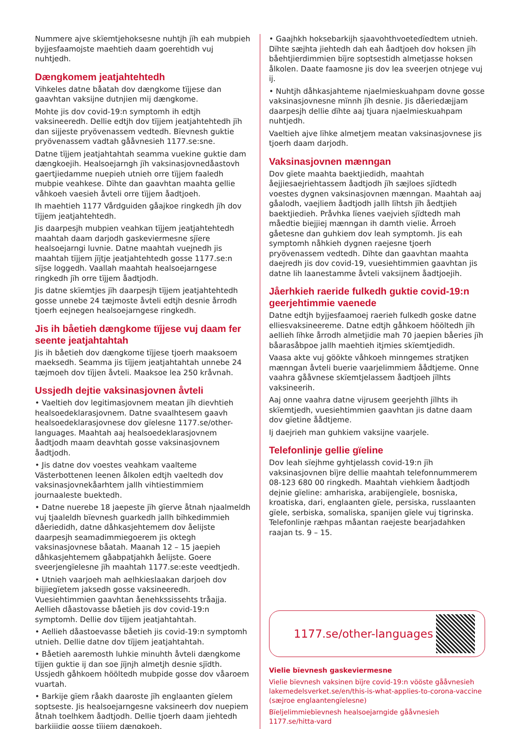Nummere ajve skïemtjehoksesne nuhtjh jïh eah mubpieh byjjesfaamojste maehtieh daam goerehtidh vuj nuhtjedh.
Dængkomem jeatjahtehtedh
Vihkeles datne båatah dov dængkome tïjjese dan gaavhtan vaksijne dutnjien mij dængkome.
Mohte jis dov covid-19:n symptomh ih edtjh vaksineeredh. Dellie edtjh dov tïjjem jeatjahtehtedh jïh dan sijjeste pryövenassem vedtedh. Bïevnesh guktie pryövenassem vadtah gååvnesieh 1177.se:sne.
Datne tïjjem jeatjahtahtah seamma vuekine guktie dam dængkoejih. Healsoejarngh jïh vaksinasjovnedåastovh gaertjiedamme nuepieh utnieh orre tïjjem faaledh mubpie veahkese. Dïhte dan gaavhtan maahta gellie våhkoeh vaesieh åvteli orre tïjjem åadtjoeh.
Ih maehtieh 1177 Vårdguiden gåajkoe ringkedh jïh dov tïjjem jeatjahtehtedh.
Jis daarpesjh mubpien veahkan tïjjem jeatjahtehtedh maahtah daam darjodh gaskeviermesne sjïere healsoejarngi luvnie. Datne maahtah vuejnedh jis maahtah tïjjem jïjtje jeatjahtehtedh gosse 1177.se:n sïjse loggedh. Vaallah maahtah healsoejarngese ringkedh jïh orre tïjjem åadtjodh.
Jis datne skïemtjes jïh daarpesjh tïjjem jeatjahtehtedh gosse unnebe 24 tæjmoste åvteli edtjh desnie årrodh tjoerh eejnegen healsoejarngese ringkedh.
Jis ih båetieh dængkome tïjjese vuj daam fer seente jeatjahtahtah
Jis ih båetieh dov dængkome tïjjese tjoerh maaksoem maeksedh. Seamma jis tïjjem jeatjahtahtah unnebe 24 tæjmoeh dov tïjjen åvteli. Maaksoe lea 250 kråvnah.
Ussjedh dejtie vaksinasjovnen åvteli
• Vaeltieh dov legitimasjovnem meatan jïh dievhtieh healsoedeklarasjovnem. Datne svaalhtesem gaavh healsoedeklarasjovnese dov gïelesne 1177.se/other-languages. Maahtah aaj healsoedeklarasjovnem åadtjodh maam deavhtah gosse vaksinasjovnem åadtjodh.
• Jis datne dov voestes veahkam vaalteme Västerbottenen leenen ålkolen edtjh vaeltedh dov vaksinasjovnekåarhtem jallh vihtiestimmiem journaaleste buektedh.
• Datne nuerebe 18 jaepeste jïh gïerve åtnah njaalmeldh vuj tjaaleldh bïevnesh guarkedh jallh bïhkedimmieh dåeriedidh, datne dåhkasjehtemem dov åelijste daarpesjh seamadimmiegoerem jis oktegh vaksinasjovnese båatah. Maanah 12 – 15 jaepieh dåhkasjehtemem gåabpatjahkh åelijste. Goere sveerjengïelesne jïh maahtah 1177.se:este veedtjedh.
• Utnieh vaarjoeh mah aelhkieslaakan darjoeh dov bijjiegïetem jaksedh gosse vaksineeredh. Vuesiehtimmien gaavhtan åenehkssissehts tråajja. Aellieh dåastovasse båetieh jis dov covid-19:n symptomh. Dellie dov tïjjem jeatjahtahtah.
• Aellieh dåastoevasse båetieh jis covid-19:n symptomh utnieh. Dellie datne dov tïjjem jeatjahtahtah.
• Båetieh aaremosth luhkie minuhth åvteli dængkome tïjjen guktie ij dan soe jïjnjh almetjh desnie sjïdth. Ussjedh gåhkoem hööltedh mubpide gosse dov våaroem vuartah.
• Barkije gïem råakh daaroste jïh englaanten gïelem soptseste. Jis healsoejarngesne vaksineerh dov nuepiem åtnah toelhkem åadtjodh. Dellie tjoerh daam jiehtedh barkijidie gosse tïjjem dængkoeh.
• Gaajhkh hoksebarkijh sjaavohthvoetedïedtem utnieh. Dïhte sæjhta jiehtedh dah eah åadtjoeh dov hoksen jïh båehtjierdimmien bïjre soptsestidh almetjasse hoksen ålkolen. Daate faamosne jis dov lea sveerjen otnjege vuj ij.
• Nuhtjh dåhkasjahteme njaelmieskuahpam dovne gosse vaksinasjovnesne mïnnh jïh desnie. Jis dåeriedæjjam daarpesjh dellie dïhte aaj tjuara njaelmieskuahpam nuhtjedh.
Vaeltieh ajve lïhke almetjem meatan vaksinasjovnese jis tjoerh daam darjodh.
Vaksinasjovnen mænngan
Dov gïete maahta baektjiedidh, maahtah åejjiesaejriehtassem åadtjodh jïh sæjloes sjïdtedh voestes dygnen vaksinasjovnen mænngan. Maahtah aaj gåalodh, vaejliem åadtjodh jallh lïhtsh jïh åedtjieh baektjiedieh. Pråvhka lïenes vaejvieh sjïdtedh mah måedtie biejjiej mænngan ih damth vielie. Årroeh gåetesne dan guhkiem dov leah symptomh. Jis eah symptomh nåhkieh dygnen raejesne tjoerh pryövenassem vedtedh. Dïhte dan gaavhtan maahta daejredh jis dov covid-19, vuesiehtimmien gaavhtan jis datne lih laanestamme åvteli vaksijnem åadtjoejih.
Jåerhkieh raeride fulkedh guktie covid-19:n geerjehtimmie vaenede
Datne edtjh byjjesfaamoej raerieh fulkedh goske datne elliesvaksineereme. Datne edtjh gåhkoem hööltedh jïh aellieh lïhke årrodh almetjidie mah 70 jaepien båeries jïh båarasåbpoe jallh maehtieh itjmies skïemtjedidh.
Vaasa akte vuj göökte våhkoeh minngemes stratjken mænngan åvteli buerie vaarjelimmiem åådtjeme. Onne vaahra gååvnese skïemtjelassem åadtjoeh jïlhts vaksineerih.
Aaj onne vaahra datne vijrusem geerjehth jïlhts ih skïemtjedh, vuesiehtimmien gaavhtan jis datne daam dov gïetine åådtjeme.
Ij daejrieh man guhkiem vaksijne vaarjele.
Telefonlinje gellie gïeline
Dov leah sïejhme gyhtjelassh covid-19:n jïh vaksinasjovnen bïjre dellie maahtah telefonnummerem 08-123 680 00 ringkedh. Maahtah viehkiem åadtjodh dejnie gïeline: amhariska, arabijengïele, bosniska, kroatiska, dari, englaanten gïele, persiska, russlaanten gïele, serbiska, somaliska, spanijen gïele vuj tigrinska. Telefonlinje ræhpas måantan raejeste bearjadahken raajan ts. 9 – 15.
1177.se/other-languages
Vielie bïevnesh gaskeviermesne
Vielie bïevnesh vaksinen bïjre covid-19:n vööste gååvnesieh lakemedelsverket.se/en/this-is-what-applies-to-corona-vaccine (sæjroe englaantengïelesne)
Bïeljelimmiebïevnesh healsoejarngide gååvnesieh 1177.se/hitta-vard